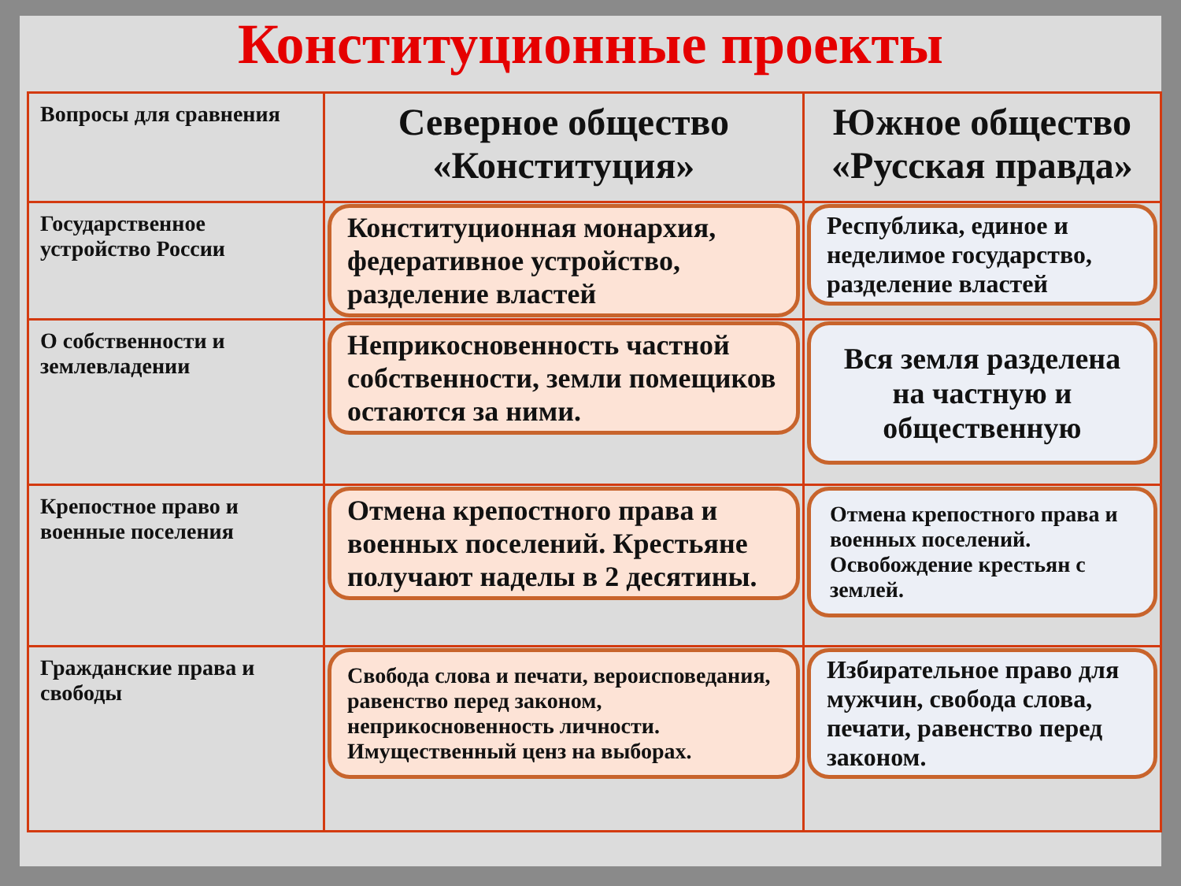Конституционные проекты
| Вопросы для сравнения | Северное общество «Конституция» | Южное общество «Русская правда» |
| Государственное устройство России | Конституционная монархия, федеративное устройство, разделение властей | Республика, единое и неделимое государство, разделение властей |
| О собственности и землевладении | Неприкосновенность частной собственности, земли помещиков остаются за ними. | Вся земля разделена на частную и общественную |
| Крепостное право и военные поселения | Отмена крепостного права и военных поселений. Крестьяне получают наделы в 2 десятины. | Отмена крепостного права и военных поселений. Освобождение крестьян с землей. |
| Гражданские права и свободы | Свобода слова и печати, вероисповедания, равенство перед законом, неприкосновенность личности. Имущественный ценз на выборах. | Избирательное право для мужчин, свобода слова, печати, равенство перед законом. |